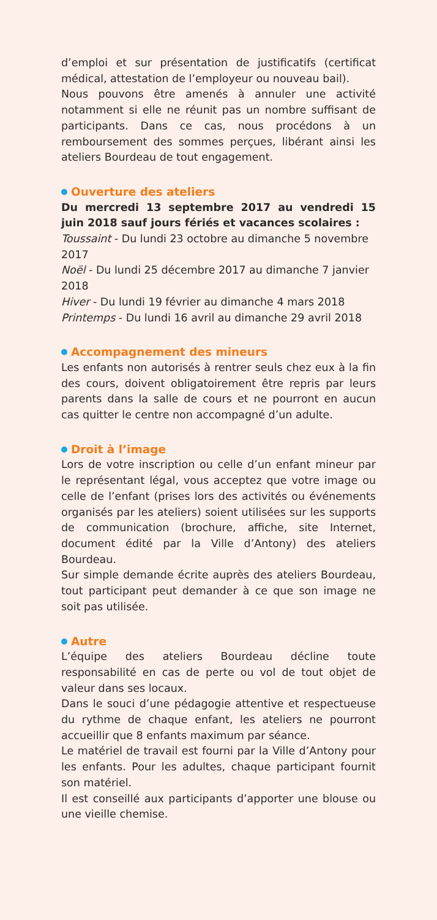d’emploi et sur présentation de justificatifs (certificat médical, attestation de l’employeur ou nouveau bail).
Nous pouvons être amenés à annuler une activité notamment si elle ne réunit pas un nombre suffisant de participants. Dans ce cas, nous procédons à un remboursement des sommes perçues, libérant ainsi les ateliers Bourdeau de tout engagement.
Ouverture des ateliers
Du mercredi 13 septembre 2017 au vendredi 15 juin 2018 sauf jours fériés et vacances scolaires :
Toussaint - Du lundi 23 octobre au dimanche 5 novembre 2017
Noël - Du lundi 25 décembre 2017 au dimanche 7 janvier 2018
Hiver - Du lundi 19 février au dimanche 4 mars 2018
Printemps - Du lundi 16 avril au dimanche 29 avril 2018
Accompagnement des mineurs
Les enfants non autorisés à rentrer seuls chez eux à la fin des cours, doivent obligatoirement être repris par leurs parents dans la salle de cours et ne pourront en aucun cas quitter le centre non accompagné d’un adulte.
Droit à l’image
Lors de votre inscription ou celle d’un enfant mineur par le représentant légal, vous acceptez que votre image ou celle de l’enfant (prises lors des activités ou événements organisés par les ateliers) soient utilisées sur les supports de communication (brochure, affiche, site Internet, document édité par la Ville d’Antony) des ateliers Bourdeau.
Sur simple demande écrite auprès des ateliers Bourdeau, tout participant peut demander à ce que son image ne soit pas utilisée.
Autre
L’équipe des ateliers Bourdeau décline toute responsabilité en cas de perte ou vol de tout objet de valeur dans ses locaux.
Dans le souci d’une pédagogie attentive et respectueuse du rythme de chaque enfant, les ateliers ne pourront accueillir que 8 enfants maximum par séance.
Le matériel de travail est fourni par la Ville d’Antony pour les enfants. Pour les adultes, chaque participant fournit son matériel.
Il est conseillé aux participants d’apporter une blouse ou une vieille chemise.